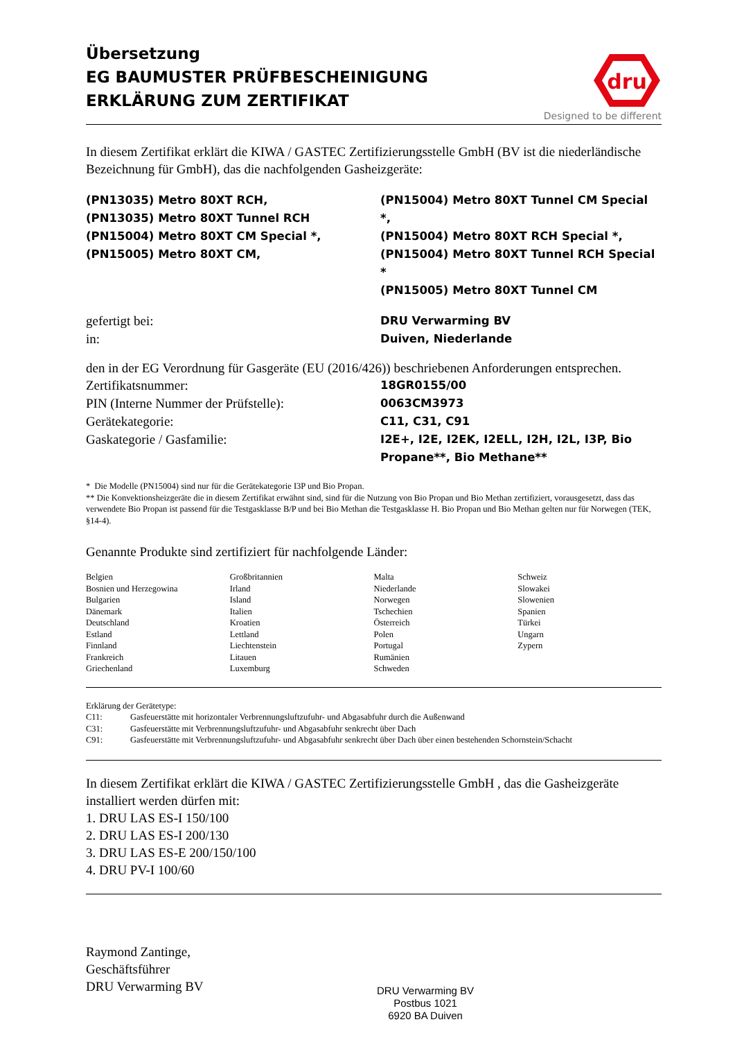Übersetzung
EG BAUMUSTER PRÜFBESCHEINIGUNG
ERKLÄRUNG ZUM ZERTIFIKAT
dru
Designed to be different
In diesem Zertifikat erklärt die KIWA / GASTEC Zertifizierungsstelle GmbH (BV ist die niederländische Bezeichnung für GmbH), das die nachfolgenden Gasheizgeräte:
| (PN13035) Metro 80XT RCH, (PN13035) Metro 80XT Tunnel RCH (PN15004) Metro 80XT CM Special *, (PN15005) Metro 80XT CM, | (PN15004) Metro 80XT Tunnel CM Special *, (PN15004) Metro 80XT RCH Special *, (PN15004) Metro 80XT Tunnel RCH Special * (PN15005) Metro 80XT Tunnel CM |
| gefertigt bei: | DRU Verwarming BV |
| in: | Duiven, Niederlande |
den in der EG Verordnung für Gasgeräte (EU (2016/426)) beschriebenen Anforderungen entsprechen.
| Zertifikatsnummer: | 18GR0155/00 |
| PIN (Interne Nummer der Prüfstelle): | 0063CM3973 |
| Gerätekategorie: | C11, C31, C91 |
| Gaskategorie / Gasfamilie: | I2E+, I2E, I2EK, I2ELL, I2H, I2L, I3P, Bio Propane**, Bio Methane** |
* Die Modelle (PN15004) sind nur für die Gerätekategorie I3P und Bio Propan.
** Die Konvektionsheizgeräte die in diesem Zertifikat erwähnt sind, sind für die Nutzung von Bio Propan und Bio Methan zertifiziert, vorausgesetzt, dass das verwendete Bio Propan ist passend für die Testgasklasse B/P und bei Bio Methan die Testgasklasse H. Bio Propan und Bio Methan gelten nur für Norwegen (TEK, §14-4).
Genannte Produkte sind zertifiziert für nachfolgende Länder:
| Belgien Bosnien und Herzegowina Bulgarien Dänemark Deutschland Estland Finnland Frankreich Griechenland | Großbritannien Irland Island Italien Kroatien Lettland Liechtenstein Litauen Luxemburg | Malta Niederlande Norwegen Tschechien Österreich Polen Portugal Rumänien Schweden | Schweiz Slowakei Slowenien Spanien Türkei Ungarn Zypern |
Erklärung der Gerätetype:
| C11: | Gasfeuerstätte mit horizontaler Verbrennungsluftzufuhr- und Abgasabfuhr durch die Außenwand |
| C31: | Gasfeuerstätte mit Verbrennungsluftzufuhr- und Abgasabfuhr senkrecht über Dach |
| C91: | Gasfeuerstätte mit Verbrennungsluftzufuhr- und Abgasabfuhr senkrecht über Dach über einen bestehenden Schornstein/Schacht |
In diesem Zertifikat erklärt die KIWA / GASTEC Zertifizierungsstelle GmbH , das die Gasheizgeräte installiert werden dürfen mit:
1. DRU LAS ES-I 150/100
2. DRU LAS ES-I 200/130
3. DRU LAS ES-E 200/150/100
4. DRU PV-I 100/60
Raymond Zantinge,
Geschäftsführer
DRU Verwarming BV
DRU Verwarming BV
Postbus 1021
6920 BA Duiven